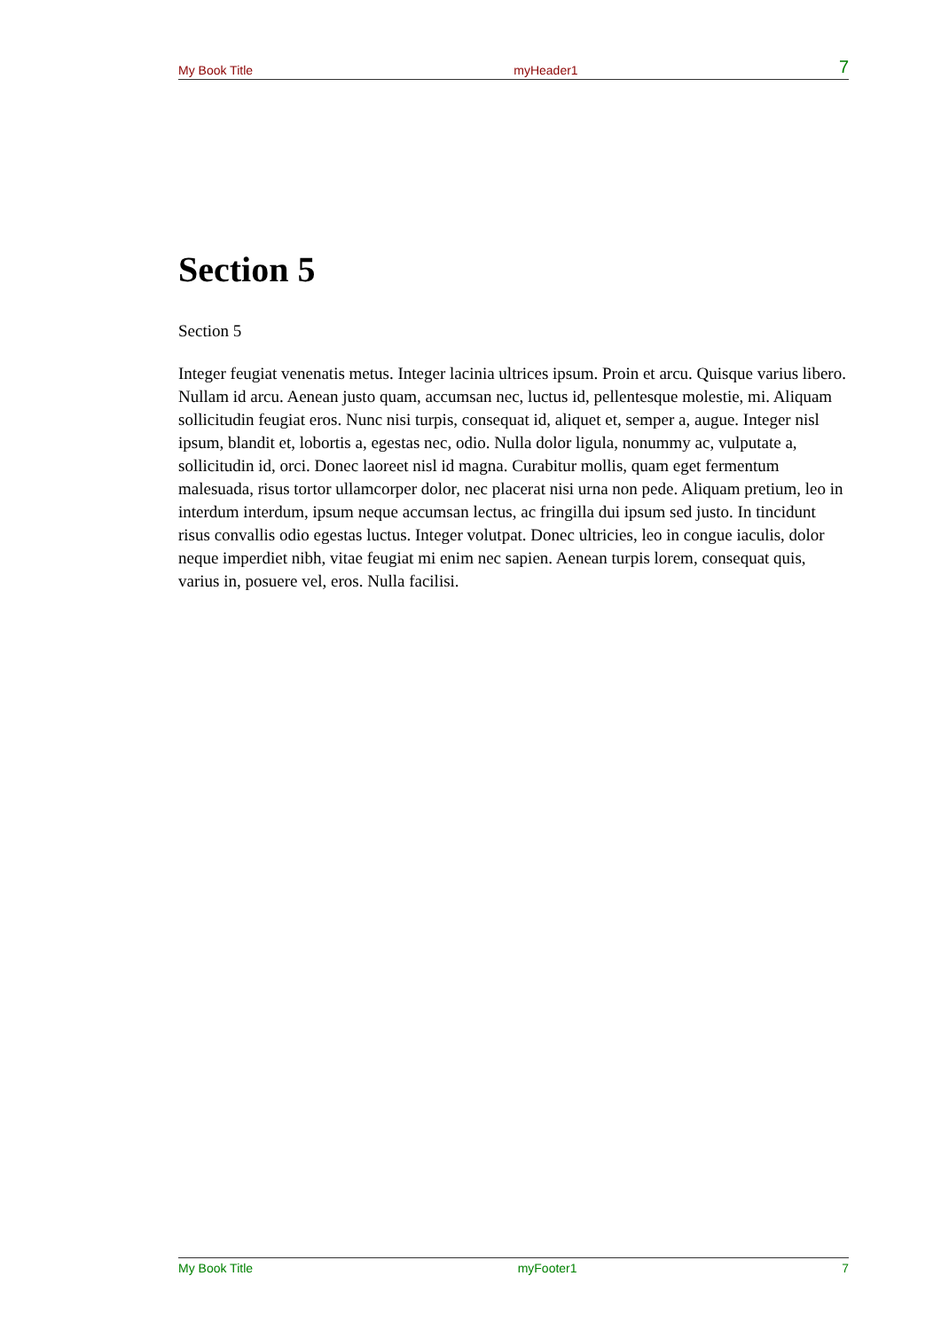My Book Title myHeader1 7
Section 5
Section 5
Integer feugiat venenatis metus. Integer lacinia ultrices ipsum. Proin et arcu. Quisque varius libero. Nullam id arcu. Aenean justo quam, accumsan nec, luctus id, pellentesque molestie, mi. Aliquam sollicitudin feugiat eros. Nunc nisi turpis, consequat id, aliquet et, semper a, augue. Integer nisl ipsum, blandit et, lobortis a, egestas nec, odio. Nulla dolor ligula, nonummy ac, vulputate a, sollicitudin id, orci. Donec laoreet nisl id magna. Curabitur mollis, quam eget fermentum malesuada, risus tortor ullamcorper dolor, nec placerat nisi urna non pede. Aliquam pretium, leo in interdum interdum, ipsum neque accumsan lectus, ac fringilla dui ipsum sed justo. In tincidunt risus convallis odio egestas luctus. Integer volutpat. Donec ultricies, leo in congue iaculis, dolor neque imperdiet nibh, vitae feugiat mi enim nec sapien. Aenean turpis lorem, consequat quis, varius in, posuere vel, eros. Nulla facilisi.
My Book Title myFooter1 7